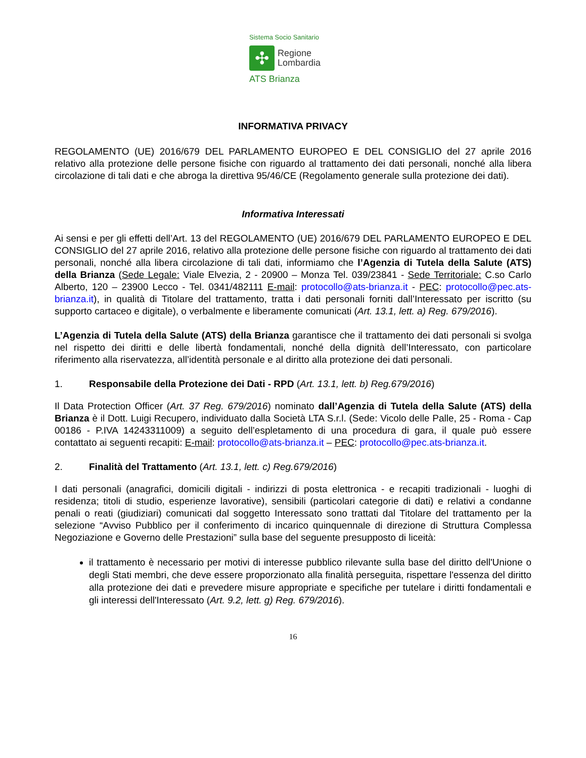Sistema Socio Sanitario
✣
Regione
Lombardia
ATS Brianza
INFORMATIVA PRIVACY
REGOLAMENTO (UE) 2016/679 DEL PARLAMENTO EUROPEO E DEL CONSIGLIO del 27 aprile 2016 relativo alla protezione delle persone fisiche con riguardo al trattamento dei dati personali, nonché alla libera circolazione di tali dati e che abroga la direttiva 95/46/CE (Regolamento generale sulla protezione dei dati).
Informativa Interessati
Ai sensi e per gli effetti dell’Art. 13 del REGOLAMENTO (UE) 2016/679 DEL PARLAMENTO EUROPEO E DEL CONSIGLIO del 27 aprile 2016, relativo alla protezione delle persone fisiche con riguardo al trattamento dei dati personali, nonché alla libera circolazione di tali dati, informiamo che l’Agenzia di Tutela della Salute (ATS) della Brianza (Sede Legale: Viale Elvezia, 2 - 20900 – Monza Tel. 039/23841 - Sede Territoriale: C.so Carlo Alberto, 120 – 23900 Lecco - Tel. 0341/482111 E-mail: protocollo@ats-brianza.it - PEC: protocollo@pec.ats-brianza.it), in qualità di Titolare del trattamento, tratta i dati personali forniti dall’Interessato per iscritto (su supporto cartaceo e digitale), o verbalmente e liberamente comunicati (Art. 13.1, lett. a) Reg. 679/2016).
L’Agenzia di Tutela della Salute (ATS) della Brianza garantisce che il trattamento dei dati personali si svolga nel rispetto dei diritti e delle libertà fondamentali, nonché della dignità dell’Interessato, con particolare riferimento alla riservatezza, all’identità personale e al diritto alla protezione dei dati personali.
1. Responsabile della Protezione dei Dati - RPD (Art. 13.1, lett. b) Reg.679/2016)
Il Data Protection Officer (Art. 37 Reg. 679/2016) nominato dall’Agenzia di Tutela della Salute (ATS) della Brianza è il Dott. Luigi Recupero, individuato dalla Società LTA S.r.l. (Sede: Vicolo delle Palle, 25 - Roma - Cap 00186 - P.IVA 14243311009) a seguito dell’espletamento di una procedura di gara, il quale può essere contattato ai seguenti recapiti: E-mail: protocollo@ats-brianza.it – PEC: protocollo@pec.ats-brianza.it.
2. Finalità del Trattamento (Art. 13.1, lett. c) Reg.679/2016)
I dati personali (anagrafici, domicili digitali - indirizzi di posta elettronica - e recapiti tradizionali - luoghi di residenza; titoli di studio, esperienze lavorative), sensibili (particolari categorie di dati) e relativi a condanne penali o reati (giudiziari) comunicati dal soggetto Interessato sono trattati dal Titolare del trattamento per la selezione “Avviso Pubblico per il conferimento di incarico quinquennale di direzione di Struttura Complessa Negoziazione e Governo delle Prestazioni” sulla base del seguente presupposto di liceità:
il trattamento è necessario per motivi di interesse pubblico rilevante sulla base del diritto dell'Unione o degli Stati membri, che deve essere proporzionato alla finalità perseguita, rispettare l'essenza del diritto alla protezione dei dati e prevedere misure appropriate e specifiche per tutelare i diritti fondamentali e gli interessi dell'Interessato (Art. 9.2, lett. g) Reg. 679/2016).
16